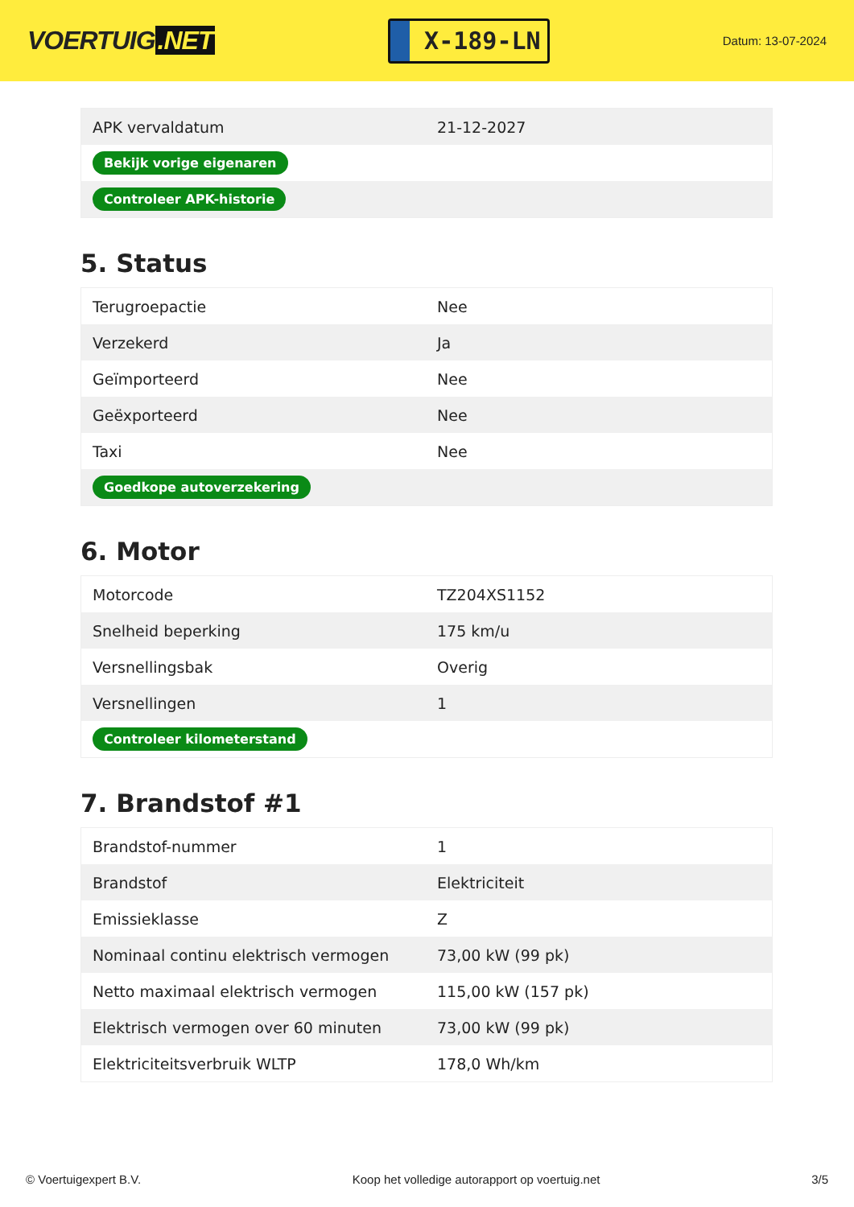VOERTUIG.NET
X-189-LN
Datum: 13-07-2024
| APK vervaldatum | 21-12-2027 |
| Bekijk vorige eigenaren | |
| Controleer APK-historie | |
5. Status
| Terugroepactie | Nee |
| Verzekerd | Ja |
| Geïmporteerd | Nee |
| Geëxporteerd | Nee |
| Taxi | Nee |
| Goedkope autoverzekering | |
6. Motor
| Motorcode | TZ204XS1152 |
| Snelheid beperking | 175 km/u |
| Versnellingsbak | Overig |
| Versnellingen | 1 |
| Controleer kilometerstand | |
7. Brandstof #1
| Brandstof-nummer | 1 |
| Brandstof | Elektriciteit |
| Emissieklasse | Z |
| Nominaal continu elektrisch vermogen | 73,00 kW (99 pk) |
| Netto maximaal elektrisch vermogen | 115,00 kW (157 pk) |
| Elektrisch vermogen over 60 minuten | 73,00 kW (99 pk) |
| Elektriciteitsverbruik WLTP | 178,0 Wh/km |
© Voertuigexpert B.V. Koop het volledige autorapport op voertuig.net 3/5